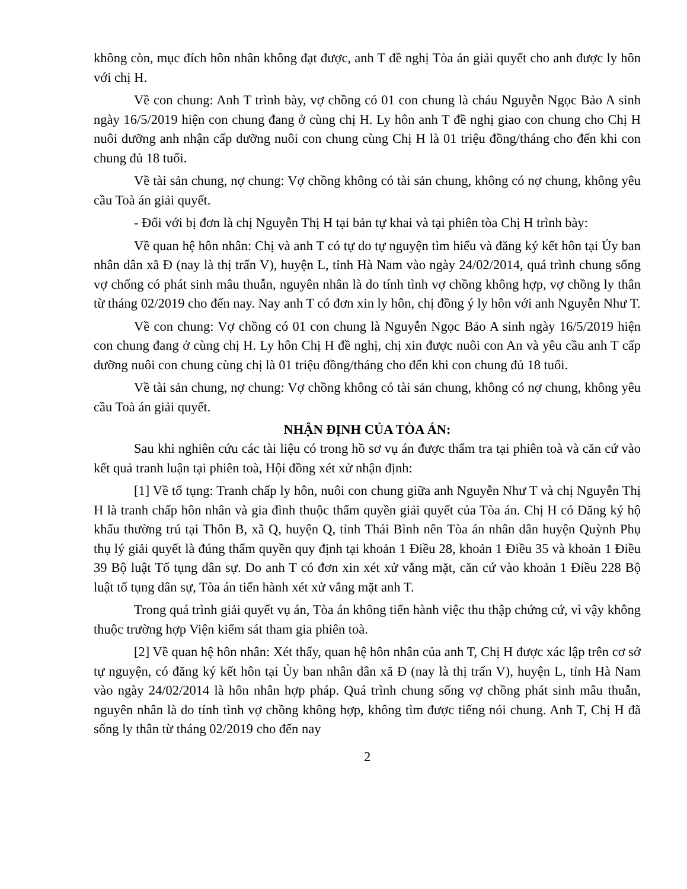không còn, mục đích hôn nhân không đạt được, anh T đề nghị Tòa án giải quyết cho anh được ly hôn với chị H.
Về con chung: Anh T trình bày, vợ chồng có 01 con chung là cháu Nguyễn Ngọc Bảo A sinh ngày 16/5/2019 hiện con chung đang ở cùng chị H. Ly hôn anh T đề nghị giao con chung cho Chị H nuôi dưỡng anh nhận cấp dưỡng nuôi con chung cùng Chị H là 01 triệu đồng/tháng cho đến khi con chung đủ 18 tuổi.
Về tài sản chung, nợ chung: Vợ chồng không có tài sản chung, không có nợ chung, không yêu cầu Toà án giải quyết.
- Đối với bị đơn là chị Nguyễn Thị H tại bản tự khai và tại phiên tòa Chị H trình bày:
Về quan hệ hôn nhân: Chị và anh T có tự do tự nguyện tìm hiểu và đăng ký kết hôn tại Ủy ban nhân dân xã Đ (nay là thị trấn V), huyện L, tỉnh Hà Nam vào ngày 24/02/2014, quá trình chung sống vợ chống có phát sinh mâu thuẫn, nguyên nhân là do tính tình vợ chồng không hợp, vợ chồng ly thân từ tháng 02/2019 cho đến nay. Nay anh T có đơn xin ly hôn, chị đồng ý ly hôn với anh Nguyễn Như T.
Về con chung: Vợ chồng có 01 con chung là Nguyễn Ngọc Bảo A sinh ngày 16/5/2019 hiện con chung đang ở cùng chị H. Ly hôn Chị H đề nghị, chị xin được nuôi con An và yêu cầu anh T cấp dưỡng nuôi con chung cùng chị là 01 triệu đồng/tháng cho đến khi con chung đủ 18 tuổi.
Về tài sản chung, nợ chung: Vợ chồng không có tài sản chung, không có nợ chung, không yêu cầu Toà án giải quyết.
NHẬN ĐỊNH CỦA TÒA ÁN:
Sau khi nghiên cứu các tài liệu có trong hồ sơ vụ án được thẩm tra tại phiên toà và căn cứ vào kết quả tranh luận tại phiên toà, Hội đồng xét xử nhận định:
[1] Về tố tụng: Tranh chấp ly hôn, nuôi con chung giữa anh Nguyễn Như T và chị Nguyễn Thị H là tranh chấp hôn nhân và gia đình thuộc thẩm quyền giải quyết của Tòa án. Chị H có Đăng ký hộ khẩu thường trú tại Thôn B, xã Q, huyện Q, tỉnh Thái Bình nên Tòa án nhân dân huyện Quỳnh Phụ thụ lý giải quyết là đúng thẩm quyền quy định tại khoản 1 Điều 28, khoản 1 Điều 35 và khoản 1 Điều 39 Bộ luật Tố tụng dân sự. Do anh T có đơn xin xét xử vắng mặt, căn cứ vào khoản 1 Điều 228 Bộ luật tố tụng dân sự, Tòa án tiến hành xét xử vắng mặt anh T.
Trong quá trình giải quyết vụ án, Tòa án không tiến hành việc thu thập chứng cứ, vì vậy không thuộc trường hợp Viện kiểm sát tham gia phiên toà.
[2] Về quan hệ hôn nhân: Xét thấy, quan hệ hôn nhân của anh T, Chị H được xác lập trên cơ sở tự nguyện, có đăng ký kết hôn tại Ủy ban nhân dân xã Đ (nay là thị trấn V), huyện L, tỉnh Hà Nam vào ngày 24/02/2014 là hôn nhân hợp pháp. Quá trình chung sống vợ chồng phát sinh mâu thuẫn, nguyên nhân là do tính tình vợ chồng không hợp, không tìm được tiếng nói chung. Anh T, Chị H đã sống ly thân từ tháng 02/2019 cho đến nay
2